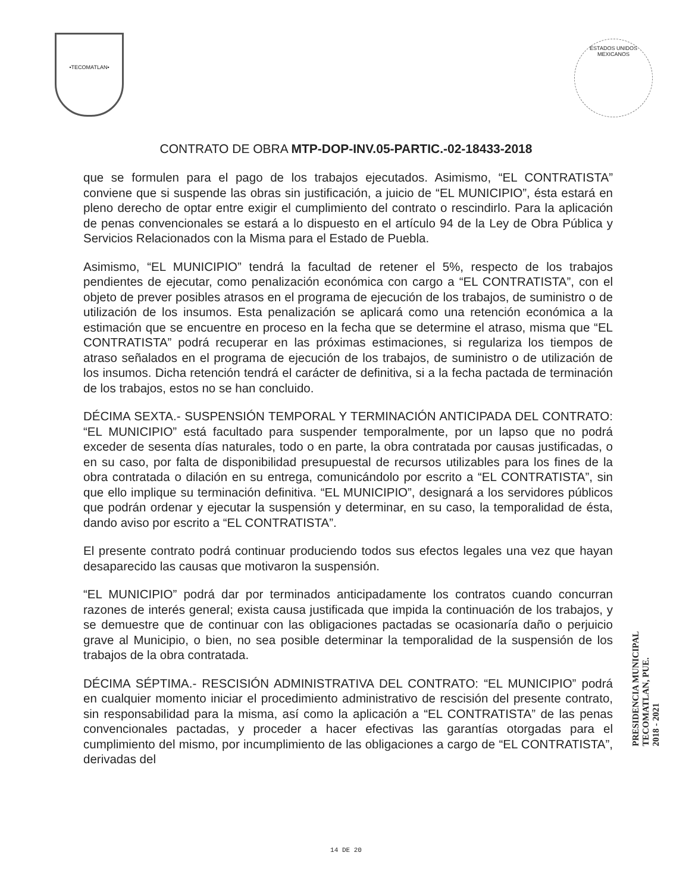•TECOMATLAN•
ESTADOS UNIDOS MEXICANOS
CONTRATO DE OBRA MTP-DOP-INV.05-PARTIC.-02-18433-2018
que se formulen para el pago de los trabajos ejecutados. Asimismo, “EL CONTRATISTA” conviene que si suspende las obras sin justificación, a juicio de “EL MUNICIPIO”, ésta estará en pleno derecho de optar entre exigir el cumplimiento del contrato o rescindirlo. Para la aplicación de penas convencionales se estará a lo dispuesto en el artículo 94 de la Ley de Obra Pública y Servicios Relacionados con la Misma para el Estado de Puebla.
Asimismo, “EL MUNICIPIO” tendrá la facultad de retener el 5%, respecto de los trabajos pendientes de ejecutar, como penalización económica con cargo a “EL CONTRATISTA”, con el objeto de prever posibles atrasos en el programa de ejecución de los trabajos, de suministro o de utilización de los insumos. Esta penalización se aplicará como una retención económica a la estimación que se encuentre en proceso en la fecha que se determine el atraso, misma que “EL CONTRATISTA” podrá recuperar en las próximas estimaciones, si regulariza los tiempos de atraso señalados en el programa de ejecución de los trabajos, de suministro o de utilización de los insumos. Dicha retención tendrá el carácter de definitiva, si a la fecha pactada de terminación de los trabajos, estos no se han concluido.
DÉCIMA SEXTA.- SUSPENSIÓN TEMPORAL Y TERMINACIÓN ANTICIPADA DEL CONTRATO: “EL MUNICIPIO” está facultado para suspender temporalmente, por un lapso que no podrá exceder de sesenta días naturales, todo o en parte, la obra contratada por causas justificadas, o en su caso, por falta de disponibilidad presupuestal de recursos utilizables para los fines de la obra contratada o dilación en su entrega, comunicándolo por escrito a “EL CONTRATISTA”, sin que ello implique su terminación definitiva. “EL MUNICIPIO”, designará a los servidores públicos que podrán ordenar y ejecutar la suspensión y determinar, en su caso, la temporalidad de ésta, dando aviso por escrito a “EL CONTRATISTA”.
El presente contrato podrá continuar produciendo todos sus efectos legales una vez que hayan desaparecido las causas que motivaron la suspensión.
“EL MUNICIPIO” podrá dar por terminados anticipadamente los contratos cuando concurran razones de interés general; exista causa justificada que impida la continuación de los trabajos, y se demuestre que de continuar con las obligaciones pactadas se ocasionaría daño o perjuicio grave al Municipio, o bien, no sea posible determinar la temporalidad de la suspensión de los trabajos de la obra contratada.
DÉCIMA SÉPTIMA.- RESCISIÓN ADMINISTRATIVA DEL CONTRATO: “EL MUNICIPIO” podrá en cualquier momento iniciar el procedimiento administrativo de rescisión del presente contrato, sin responsabilidad para la misma, así como la aplicación a “EL CONTRATISTA” de las penas convencionales pactadas, y proceder a hacer efectivas las garantías otorgadas para el cumplimiento del mismo, por incumplimiento de las obligaciones a cargo de “EL CONTRATISTA”, derivadas del
PRESIDENCIA MUNICIPAL
TECOMATLAN, PUE.
2018 - 2021
14 DE 20